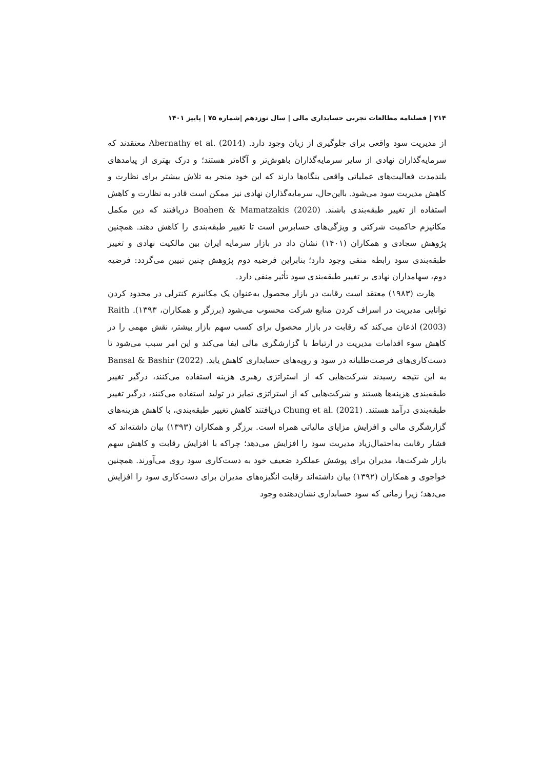۲۱۴ | فصلنامه مطالعات تجربی حسابداری مالی | سال نوزدهم |شماره ۷۵ | پاییز ۱۴۰۱
از مدیریت سود واقعی برای جلوگیری از زیان وجود دارد. Abernathy et al. (2014) معتقدند که سرمایه‌گذاران نهادی از سایر سرمایه‌گذاران باهوش‌تر و آگاه‌تر هستند؛ و درک بهتری از پیامدهای بلندمدت فعالیت‌های عملیاتی واقعی بنگاه‌ها دارند که این خود منجر به تلاش بیشتر برای نظارت و کاهش مدیریت سود می‌شود. بااین‌حال، سرمایه‌گذاران نهادی نیز ممکن است قادر به نظارت و کاهش استفاده از تغییر طبقه‌بندی باشند. Boahen & Mamatzakis (2020) دریافتند که دین مکمل مکانیزم حاکمیت شرکتی و ویژگی‌های حسابرس است تا تغییر طبقه‌بندی را کاهش دهند. همچنین پژوهش سجادی و همکاران (۱۴۰۱) نشان داد در بازار سرمایه ایران بین مالکیت نهادی و تغییر طبقه‌بندی سود رابطه منفی وجود دارد؛ بنابراین فرضیه دوم پژوهش چنین تبیین می‌گردد: فرضیه دوم، سهامداران نهادی بر تغییر طبقه‌بندی سود تأثیر منفی دارد.
هارت (۱۹۸۳) معتقد است رقابت در بازار محصول به‌عنوان یک مکانیزم کنترلی در محدود کردن توانایی مدیریت در اسراف کردن منابع شرکت محسوب می‌شود (برزگر و همکاران، ۱۳۹۳). Raith (2003) اذعان می‌کند که رقابت در بازار محصول برای کسب سهم بازار بیشتر، نقش مهمی را در کاهش سوء اقدامات مدیریت در ارتباط با گزارشگری مالی ایفا می‌کند و این امر سبب می‌شود تا دست‌کاری‌های فرصت‌طلبانه در سود و رویه‌های حسابداری کاهش یابد. Bansal & Bashir (2022) به این نتیجه رسیدند شرکت‌هایی که از استراتژی رهبری هزینه استفاده می‌کنند، درگیر تغییر طبقه‌بندی هزینه‌ها هستند و شرکت‌هایی که از استراتژی تمایز در تولید استفاده می‌کنند، درگیر تغییر طبقه‌بندی درآمد هستند. Chung et al. (2021) دریافتند کاهش تغییر طبقه‌بندی، با کاهش هزینه‌های گزارشگری مالی و افزایش مزایای مالیاتی همراه است. برزگر و همکاران (۱۳۹۳) بیان داشته‌اند که فشار رقابت به‌احتمال‌زیاد مدیریت سود را افزایش می‌دهد؛ چراکه با افزایش رقابت و کاهش سهم بازار شرکت‌ها، مدیران برای پوشش عملکرد ضعیف خود به دست‌کاری سود روی می‌آورند. همچنین خواجوی و همکاران (۱۳۹۲) بیان داشته‌اند رقابت انگیزه‌های مدیران برای دست‌کاری سود را افزایش می‌دهد؛ زیرا زمانی که سود حسابداری نشان‌دهنده وجود